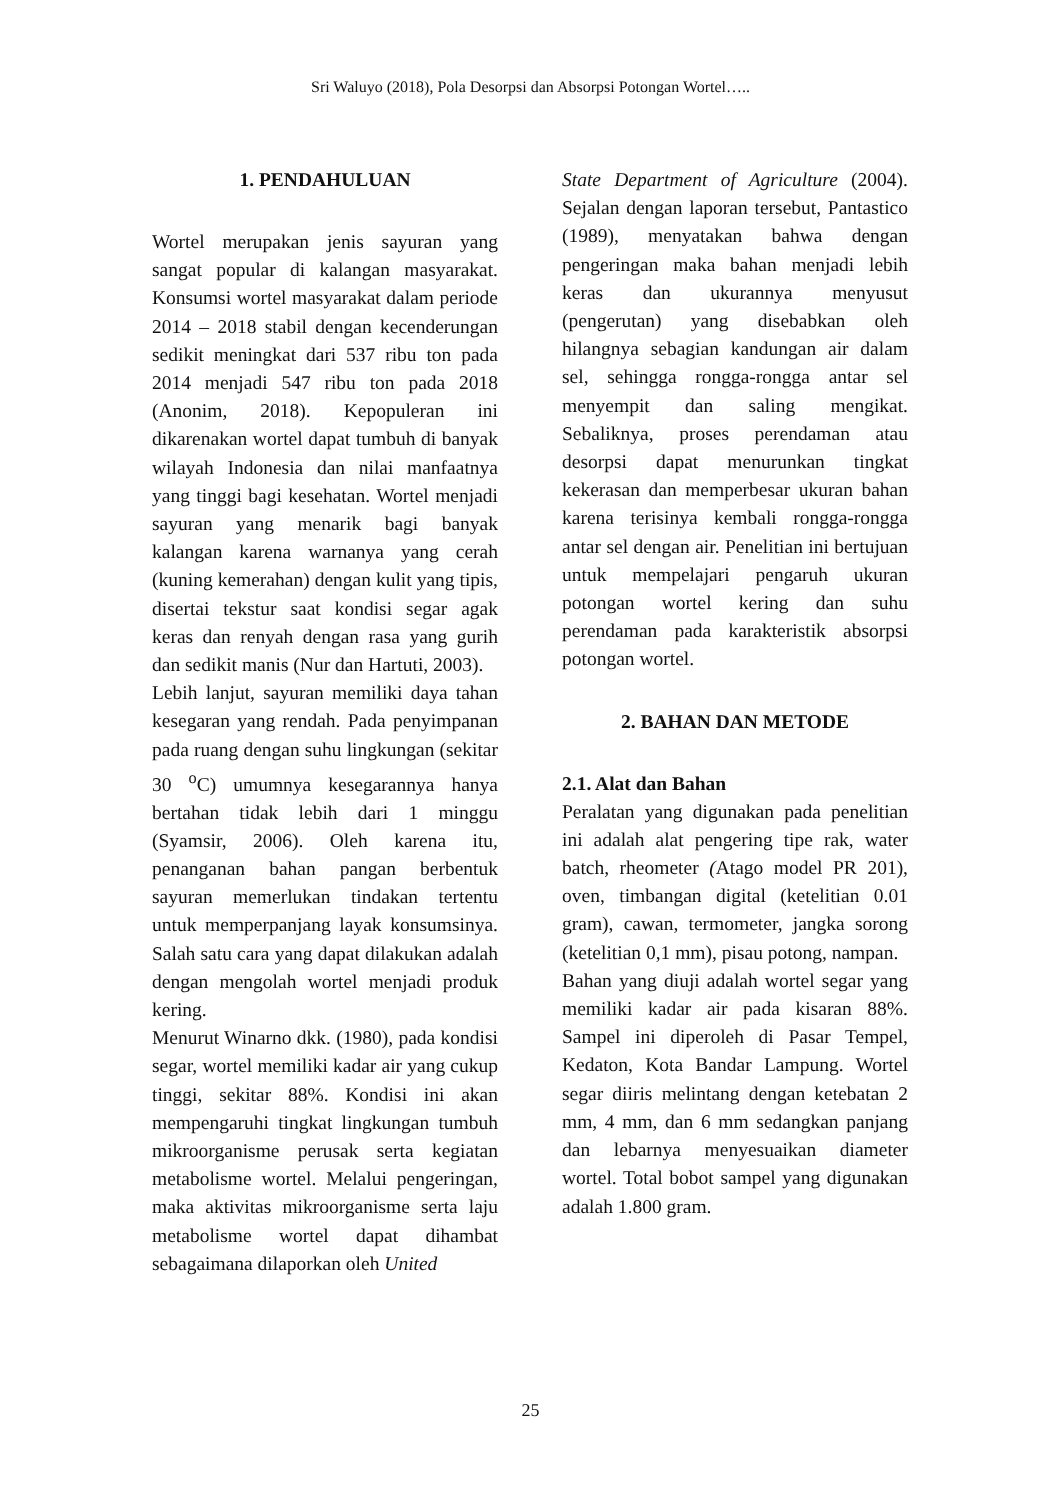Sri Waluyo (2018), Pola Desorpsi dan Absorpsi Potongan Wortel…..
1. PENDAHULUAN
Wortel merupakan jenis sayuran yang sangat popular di kalangan masyarakat. Konsumsi wortel masyarakat dalam periode 2014 – 2018 stabil dengan kecenderungan sedikit meningkat dari 537 ribu ton pada 2014 menjadi 547 ribu ton pada 2018 (Anonim, 2018). Kepopuleran ini dikarenakan wortel dapat tumbuh di banyak wilayah Indonesia dan nilai manfaatnya yang tinggi bagi kesehatan. Wortel menjadi sayuran yang menarik bagi banyak kalangan karena warnanya yang cerah (kuning kemerahan) dengan kulit yang tipis, disertai tekstur saat kondisi segar agak keras dan renyah dengan rasa yang gurih dan sedikit manis (Nur dan Hartuti, 2003).
Lebih lanjut, sayuran memiliki daya tahan kesegaran yang rendah. Pada penyimpanan pada ruang dengan suhu lingkungan (sekitar 30 <sup>o</sup>C) umumnya kesegarannya hanya bertahan tidak lebih dari 1 minggu (Syamsir, 2006). Oleh karena itu, penanganan bahan pangan berbentuk sayuran memerlukan tindakan tertentu untuk memperpanjang layak konsumsinya. Salah satu cara yang dapat dilakukan adalah dengan mengolah wortel menjadi produk kering.
Menurut Winarno dkk. (1980), pada kondisi segar, wortel memiliki kadar air yang cukup tinggi, sekitar 88%. Kondisi ini akan mempengaruhi tingkat lingkungan tumbuh mikroorganisme perusak serta kegiatan metabolisme wortel. Melalui pengeringan, maka aktivitas mikroorganisme serta laju metabolisme wortel dapat dihambat sebagaimana dilaporkan oleh United
State Department of Agriculture (2004). Sejalan dengan laporan tersebut, Pantastico (1989), menyatakan bahwa dengan pengeringan maka bahan menjadi lebih keras dan ukurannya menyusut (pengerutan) yang disebabkan oleh hilangnya sebagian kandungan air dalam sel, sehingga rongga-rongga antar sel menyempit dan saling mengikat. Sebaliknya, proses perendaman atau desorpsi dapat menurunkan tingkat kekerasan dan memperbesar ukuran bahan karena terisinya kembali rongga-rongga antar sel dengan air. Penelitian ini bertujuan untuk mempelajari pengaruh ukuran potongan wortel kering dan suhu perendaman pada karakteristik absorpsi potongan wortel.
2. BAHAN DAN METODE
2.1. Alat dan Bahan
Peralatan yang digunakan pada penelitian ini adalah alat pengering tipe rak, water batch, rheometer (Atago model PR 201), oven, timbangan digital (ketelitian 0.01 gram), cawan, termometer, jangka sorong (ketelitian 0,1 mm), pisau potong, nampan.
Bahan yang diuji adalah wortel segar yang memiliki kadar air pada kisaran 88%. Sampel ini diperoleh di Pasar Tempel, Kedaton, Kota Bandar Lampung. Wortel segar diiris melintang dengan ketebatan 2 mm, 4 mm, dan 6 mm sedangkan panjang dan lebarnya menyesuaikan diameter wortel. Total bobot sampel yang digunakan adalah 1.800 gram.
25